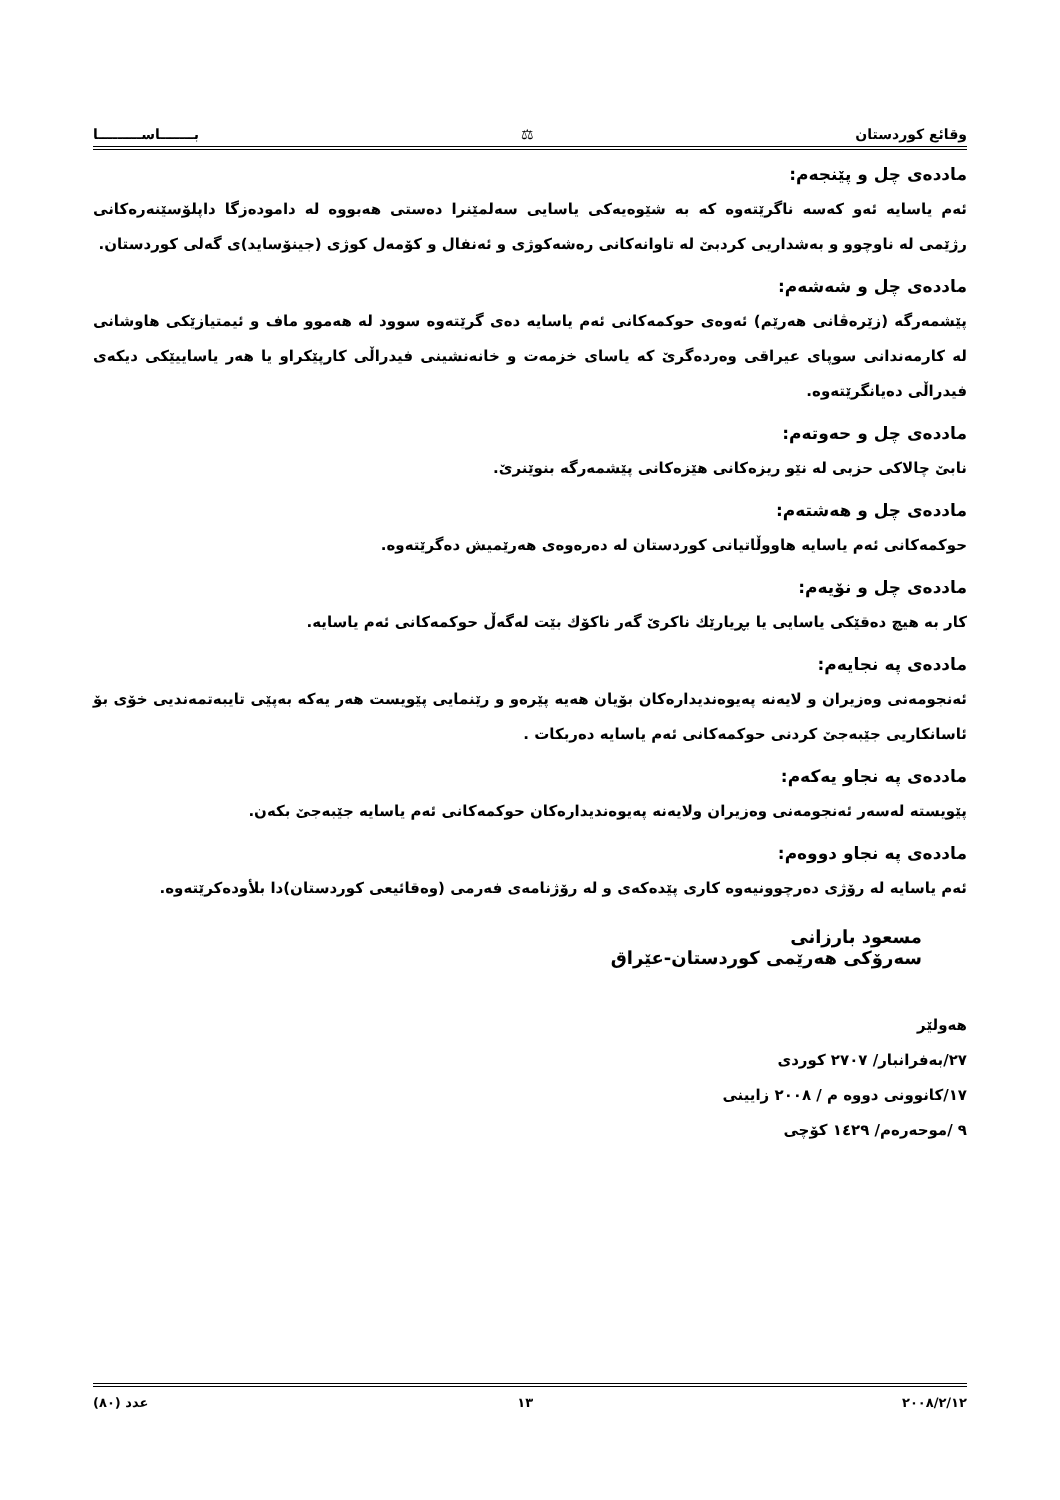وقائع كوردستان ⚖ بـــــــاســـــــــا
ماددەی چل و پێنجەم:
ئەم یاسایە ئەو کەسە ناگرێتەوە کە بە شێوەیەکی یاسایی سەلمێنرا دەستی هەبووە لە دامودەزگا داپلۆسێنەرەکانی رژێمی لە ناوچوو و بەشداریی کردبێ لە تاوانەکانی رەشەکوژی و ئەنفال و کۆمەل کوژی (جینۆساید)ی گەلی کوردستان.
ماددەی چل و شەشەم:
پێشمەرگە (زێرەڤانی هەرێم) ئەوەی حوکمەکانی ئەم یاسایە دەی گرێتەوە سوود لە هەموو ماف و ئیمتیازێکی هاوشانی لە کارمەندانی سوپای عیراقی وەردەگرێ کە یاسای خزمەت و خانەنشینی فیدراڵی کارپێکراو یا هەر یاساییێکی دیکەی فیدراڵی دەیانگرێتەوە.
ماددەی چل و حەوتەم:
نابێ چالاکی حزبی لە نێو ریزەکانی هێزەکانی پێشمەرگە بنوێنرێ.
ماددەی چل و هەشتەم:
حوکمەکانی ئەم یاسایە هاووڵاتیانی کوردستان لە دەرەوەی هەرێمیش دەگرێتەوە.
ماددەی چل و نۆیەم:
کار بە هیچ دەقێکی یاسایی یا بڕیارێك ناکرێ گەر ناکۆك بێت لەگەڵ حوکمەکانی ئەم یاسایە.
ماددەی پە نجایەم:
ئەنجومەنی وەزیران و لایەنە پەیوەندیدارەکان بۆیان هەیە پێرەو و رێنمایی پێویست هەر یەکە بەپێی تایبەتمەندیی خۆی بۆ ئاسانکاریی جێبەجێ کردنی حوکمەکانی ئەم یاسایە دەربکات .
ماددەی پە نجاو یەکەم:
پێویستە لەسەر ئەنجومەنی وەزیران ولایەنە پەیوەندیدارەکان حوکمەکانی ئەم یاسایە جێبەجێ بکەن.
ماددەی پە نجاو دووەم:
ئەم یاسایە لە رۆژی دەرچوونیەوە کاری پێدەکەی و لە رۆژنامەی فەرمی (وەقائیعی کوردستان)دا بلأودەکرێتەوە.
مسعود بارزانی
سەرۆکی هەرێمی کوردستان-عێراق
هەولێر
٢٧/بەفرانبار/ ٢٧٠٧ کوردی
١٧/کانوونی دووە م / ٢٠٠٨ زایینی
٩ /موحەرەم/ ١٤٢٩ کۆچی
٢٠٠٨/٢/١٢ ١٣ عدد (٨٠)